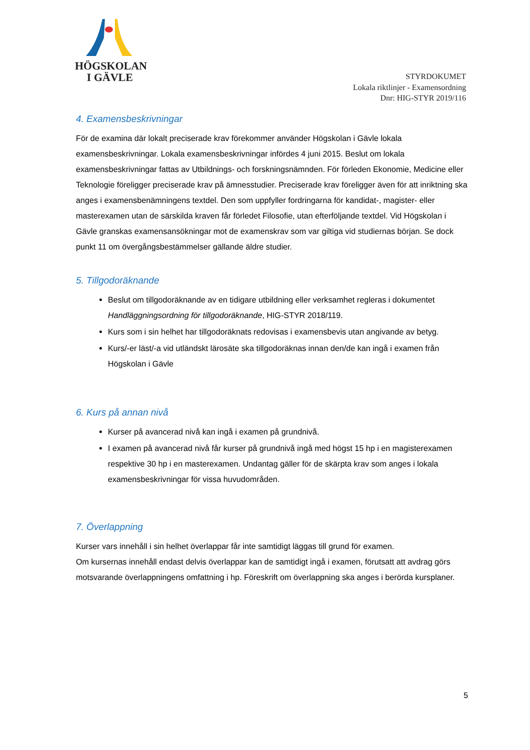HÖGSKOLAN
I GÄVLE
STYRDOKUMET
Lokala riktlinjer - Examensordning
Dnr: HIG-STYR 2019/116
4. Examensbeskrivningar
För de examina där lokalt preciserade krav förekommer använder Högskolan i Gävle lokala examensbeskrivningar. Lokala examensbeskrivningar infördes 4 juni 2015. Beslut om lokala examensbeskrivningar fattas av Utbildnings- och forskningsnämnden. För förleden Ekonomie, Medicine eller Teknologie föreligger preciserade krav på ämnesstudier. Preciserade krav föreligger även för att inriktning ska anges i examensbenämningens textdel. Den som uppfyller fordringarna för kandidat-, magister- eller masterexamen utan de särskilda kraven får förledet Filosofie, utan efterföljande textdel. Vid Högskolan i Gävle granskas examensansökningar mot de examenskrav som var giltiga vid studiernas början. Se dock punkt 11 om övergångsbestämmelser gällande äldre studier.
5. Tillgodoräknande
Beslut om tillgodoräknande av en tidigare utbildning eller verksamhet regleras i dokumentet Handläggningsordning för tillgodoräknande, HIG-STYR 2018/119.
Kurs som i sin helhet har tillgodoräknats redovisas i examensbevis utan angivande av betyg.
Kurs/-er läst/-a vid utländskt lärosäte ska tillgodoräknas innan den/de kan ingå i examen från Högskolan i Gävle
6. Kurs på annan nivå
Kurser på avancerad nivå kan ingå i examen på grundnivå.
I examen på avancerad nivå får kurser på grundnivå ingå med högst 15 hp i en magisterexamen respektive 30 hp i en masterexamen. Undantag gäller för de skärpta krav som anges i lokala examensbeskrivningar för vissa huvudområden.
7. Överlappning
Kurser vars innehåll i sin helhet överlappar får inte samtidigt läggas till grund för examen.
Om kursernas innehåll endast delvis överlappar kan de samtidigt ingå i examen, förutsatt att avdrag görs motsvarande överlappningens omfattning i hp. Föreskrift om överlappning ska anges i berörda kursplaner.
5